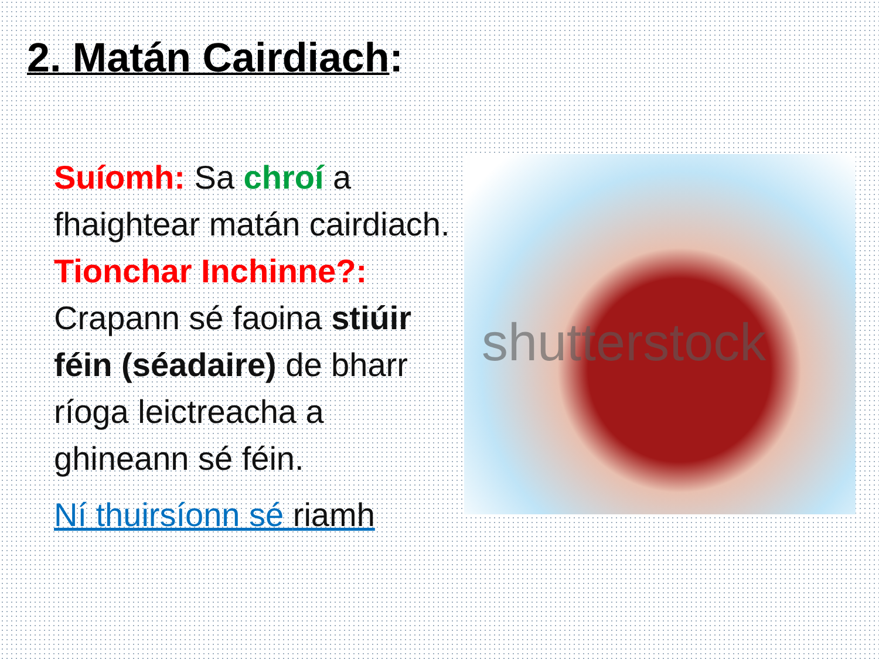2. Matán Cairdiach:
Suíomh: Sa chroí a fhaightear matán cairdiach. Tionchar Inchinne?: Crapann sé faoina stiúir féin (séadaire) de bharr ríoga leictreacha a ghineann sé féin.
Ní thuirsíonn sé riamh
shutterstock